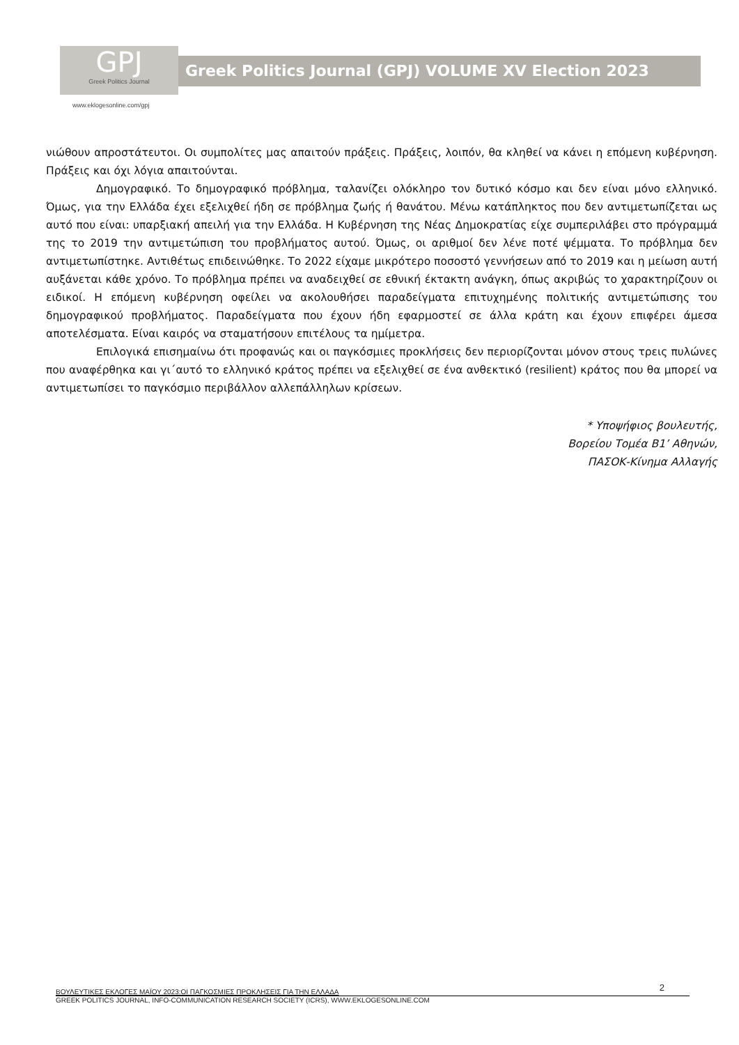GPJ
Greek Politics Journal
www.eklogesonline.com/gpj
Greek Politics Journal (GPJ) VOLUME XV Election 2023
νιώθουν απροστάτευτοι. Οι συμπολίτες μας απαιτούν πράξεις. Πράξεις, λοιπόν, θα κληθεί να κάνει η επόμενη κυβέρνηση. Πράξεις και όχι λόγια απαιτούνται.
Δημογραφικό. Το δημογραφικό πρόβλημα, ταλανίζει ολόκληρο τον δυτικό κόσμο και δεν είναι μόνο ελληνικό. Όμως, για την Ελλάδα έχει εξελιχθεί ήδη σε πρόβλημα ζωής ή θανάτου. Μένω κατάπληκτος που δεν αντιμετωπίζεται ως αυτό που είναι: υπαρξιακή απειλή για την Ελλάδα. Η Κυβέρνηση της Νέας Δημοκρατίας είχε συμπεριλάβει στο πρόγραμμά της το 2019 την αντιμετώπιση του προβλήματος αυτού. Όμως, οι αριθμοί δεν λένε ποτέ ψέμματα. Το πρόβλημα δεν αντιμετωπίστηκε. Αντιθέτως επιδεινώθηκε. Το 2022 είχαμε μικρότερο ποσοστό γεννήσεων από το 2019 και η μείωση αυτή αυξάνεται κάθε χρόνο. Το πρόβλημα πρέπει να αναδειχθεί σε εθνική έκτακτη ανάγκη, όπως ακριβώς το χαρακτηρίζουν οι ειδικοί. Η επόμενη κυβέρνηση οφείλει να ακολουθήσει παραδείγματα επιτυχημένης πολιτικής αντιμετώπισης του δημογραφικού προβλήματος. Παραδείγματα που έχουν ήδη εφαρμοστεί σε άλλα κράτη και έχουν επιφέρει άμεσα αποτελέσματα. Είναι καιρός να σταματήσουν επιτέλους τα ημίμετρα.
Επιλογικά επισημαίνω ότι προφανώς και οι παγκόσμιες προκλήσεις δεν περιορίζονται μόνον στους τρεις πυλώνες που αναφέρθηκα και γι΄αυτό το ελληνικό κράτος πρέπει να εξελιχθεί σε ένα ανθεκτικό (resilient) κράτος που θα μπορεί να αντιμετωπίσει το παγκόσμιο περιβάλλον αλλεπάλληλων κρίσεων.
* Υποψήφιος βουλευτής,
Βορείου Τομέα Β1’ Αθηνών,
ΠΑΣΟΚ-Κίνημα Αλλαγής
ΒΟΥΛΕΥΤΙΚΕΣ ΕΚΛΟΓΕΣ ΜΑΪΟΥ 2023:ΟΙ ΠΑΓΚΟΣΜΙΕΣ ΠΡΟΚΛΗΣΕΙΣ ΓΙΑ ΤΗΝ ΕΛΛΑΔΑ
GREEK POLITICS JOURNAL, INFO-COMMUNICATION RESEARCH SOCIETY (ICRS), WWW.EKLOGESONLINE.COM
2